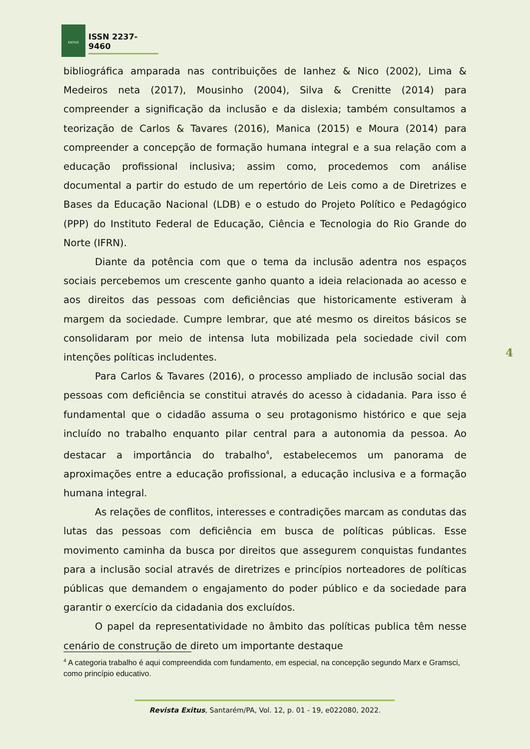EXITUS
ISSN 2237-9460
bibliográfica amparada nas contribuições de Ianhez & Nico (2002), Lima & Medeiros neta (2017), Mousinho (2004), Silva & Crenitte (2014) para compreender a significação da inclusão e da dislexia; também consultamos a teorização de Carlos & Tavares (2016), Manica (2015) e Moura (2014) para compreender a concepção de formação humana integral e a sua relação com a educação profissional inclusiva; assim como, procedemos com análise documental a partir do estudo de um repertório de Leis como a de Diretrizes e Bases da Educação Nacional (LDB) e o estudo do Projeto Político e Pedagógico (PPP) do Instituto Federal de Educação, Ciência e Tecnologia do Rio Grande do Norte (IFRN).
Diante da potência com que o tema da inclusão adentra nos espaços sociais percebemos um crescente ganho quanto a ideia relacionada ao acesso e aos direitos das pessoas com deficiências que historicamente estiveram à margem da sociedade. Cumpre lembrar, que até mesmo os direitos básicos se consolidaram por meio de intensa luta mobilizada pela sociedade civil com intenções políticas includentes.
Para Carlos & Tavares (2016), o processo ampliado de inclusão social das pessoas com deficiência se constitui através do acesso à cidadania. Para isso é fundamental que o cidadão assuma o seu protagonismo histórico e que seja incluído no trabalho enquanto pilar central para a autonomia da pessoa. Ao destacar a importância do trabalho<sup>4</sup>, estabelecemos um panorama de aproximações entre a educação profissional, a educação inclusiva e a formação humana integral.
As relações de conflitos, interesses e contradições marcam as condutas das lutas das pessoas com deficiência em busca de políticas públicas. Esse movimento caminha da busca por direitos que assegurem conquistas fundantes para a inclusão social através de diretrizes e princípios norteadores de políticas públicas que demandem o engajamento do poder público e da sociedade para garantir o exercício da cidadania dos excluídos.
O papel da representatividade no âmbito das políticas publica têm nesse cenário de construção de direto um importante destaque
4
<sup>4</sup> A categoria trabalho é aqui compreendida com fundamento, em especial, na concepção segundo Marx e Gramsci, como princípio educativo.
Revista Exitus, Santarém/PA, Vol. 12, p. 01 - 19, e022080, 2022.